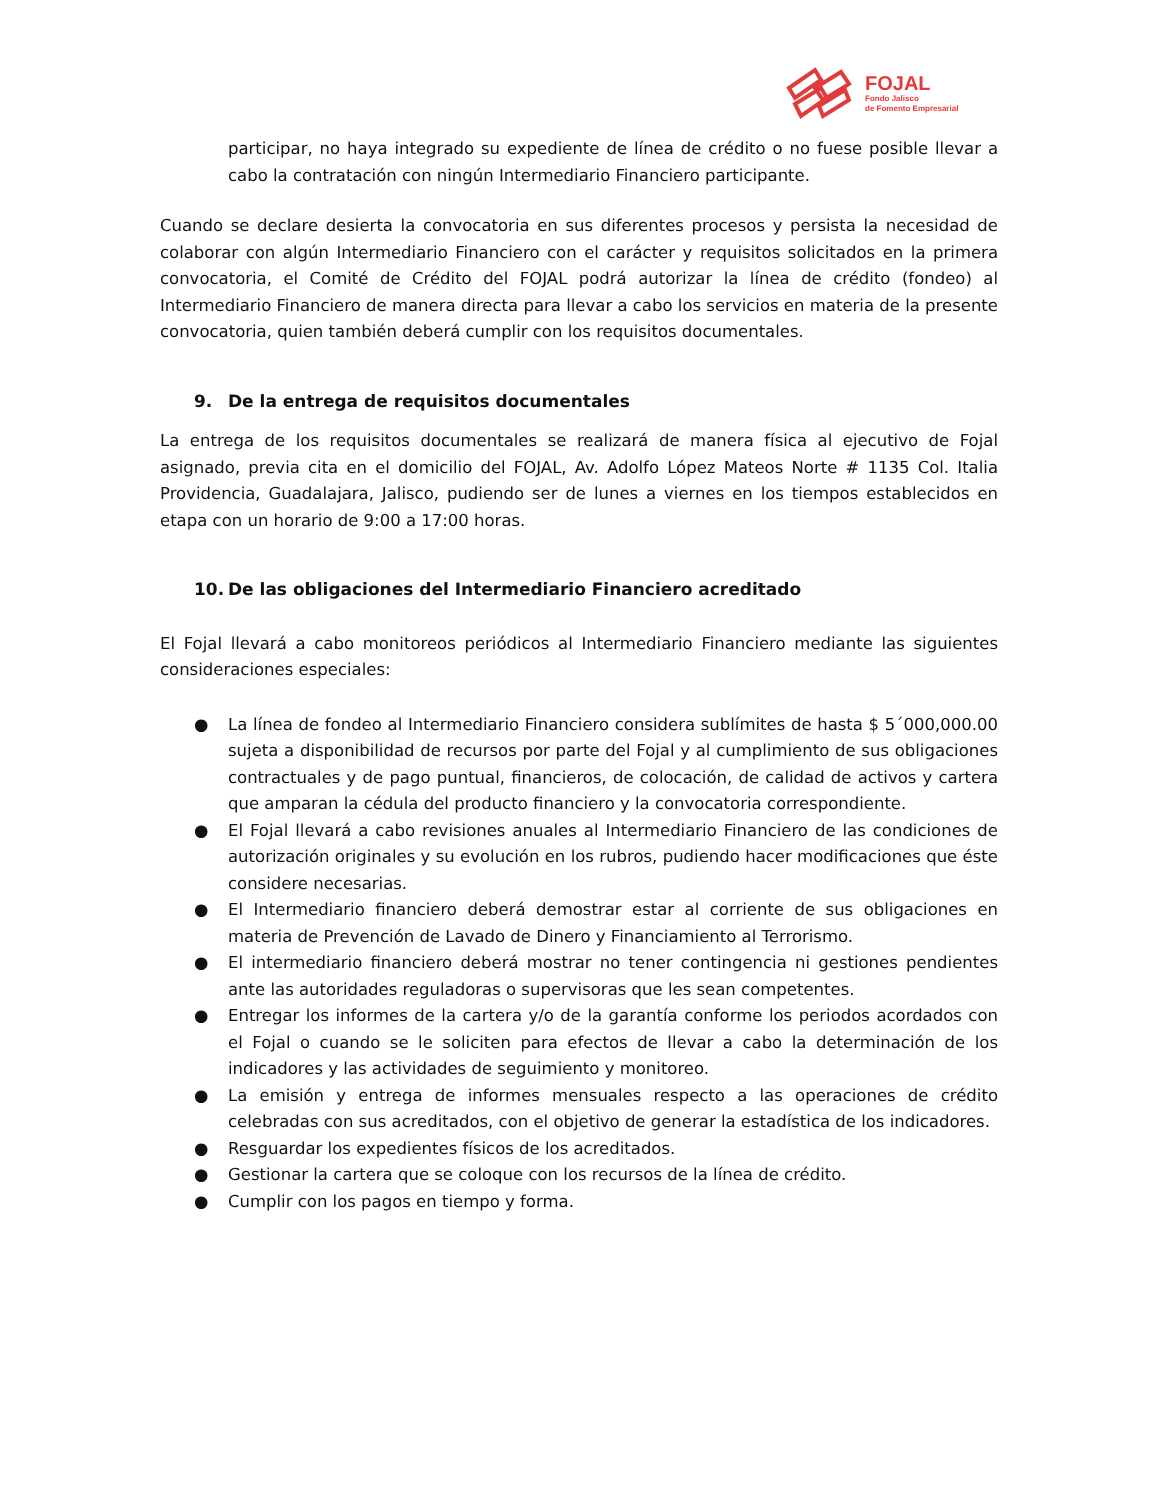FOJAL
Fondo Jalisco
de Fomento Empresarial
participar, no haya integrado su expediente de línea de crédito o no fuese posible llevar a cabo la contratación con ningún Intermediario Financiero participante.
Cuando se declare desierta la convocatoria en sus diferentes procesos y persista la necesidad de colaborar con algún Intermediario Financiero con el carácter y requisitos solicitados en la primera convocatoria, el Comité de Crédito del FOJAL podrá autorizar la línea de crédito (fondeo) al Intermediario Financiero de manera directa para llevar a cabo los servicios en materia de la presente convocatoria, quien también deberá cumplir con los requisitos documentales.
9. De la entrega de requisitos documentales
La entrega de los requisitos documentales se realizará de manera física al ejecutivo de Fojal asignado, previa cita en el domicilio del FOJAL, Av. Adolfo López Mateos Norte # 1135 Col. Italia Providencia, Guadalajara, Jalisco, pudiendo ser de lunes a viernes en los tiempos establecidos en etapa con un horario de 9:00 a 17:00 horas.
10. De las obligaciones del Intermediario Financiero acreditado
El Fojal llevará a cabo monitoreos periódicos al Intermediario Financiero mediante las siguientes consideraciones especiales:
● La línea de fondeo al Intermediario Financiero considera sublímites de hasta $ 5´000,000.00 sujeta a disponibilidad de recursos por parte del Fojal y al cumplimiento de sus obligaciones contractuales y de pago puntual, financieros, de colocación, de calidad de activos y cartera que amparan la cédula del producto financiero y la convocatoria correspondiente.
● El Fojal llevará a cabo revisiones anuales al Intermediario Financiero de las condiciones de autorización originales y su evolución en los rubros, pudiendo hacer modificaciones que éste considere necesarias.
● El Intermediario financiero deberá demostrar estar al corriente de sus obligaciones en materia de Prevención de Lavado de Dinero y Financiamiento al Terrorismo.
● El intermediario financiero deberá mostrar no tener contingencia ni gestiones pendientes ante las autoridades reguladoras o supervisoras que les sean competentes.
● Entregar los informes de la cartera y/o de la garantía conforme los periodos acordados con el Fojal o cuando se le soliciten para efectos de llevar a cabo la determinación de los indicadores y las actividades de seguimiento y monitoreo.
● La emisión y entrega de informes mensuales respecto a las operaciones de crédito celebradas con sus acreditados, con el objetivo de generar la estadística de los indicadores.
● Resguardar los expedientes físicos de los acreditados.
● Gestionar la cartera que se coloque con los recursos de la línea de crédito.
● Cumplir con los pagos en tiempo y forma.